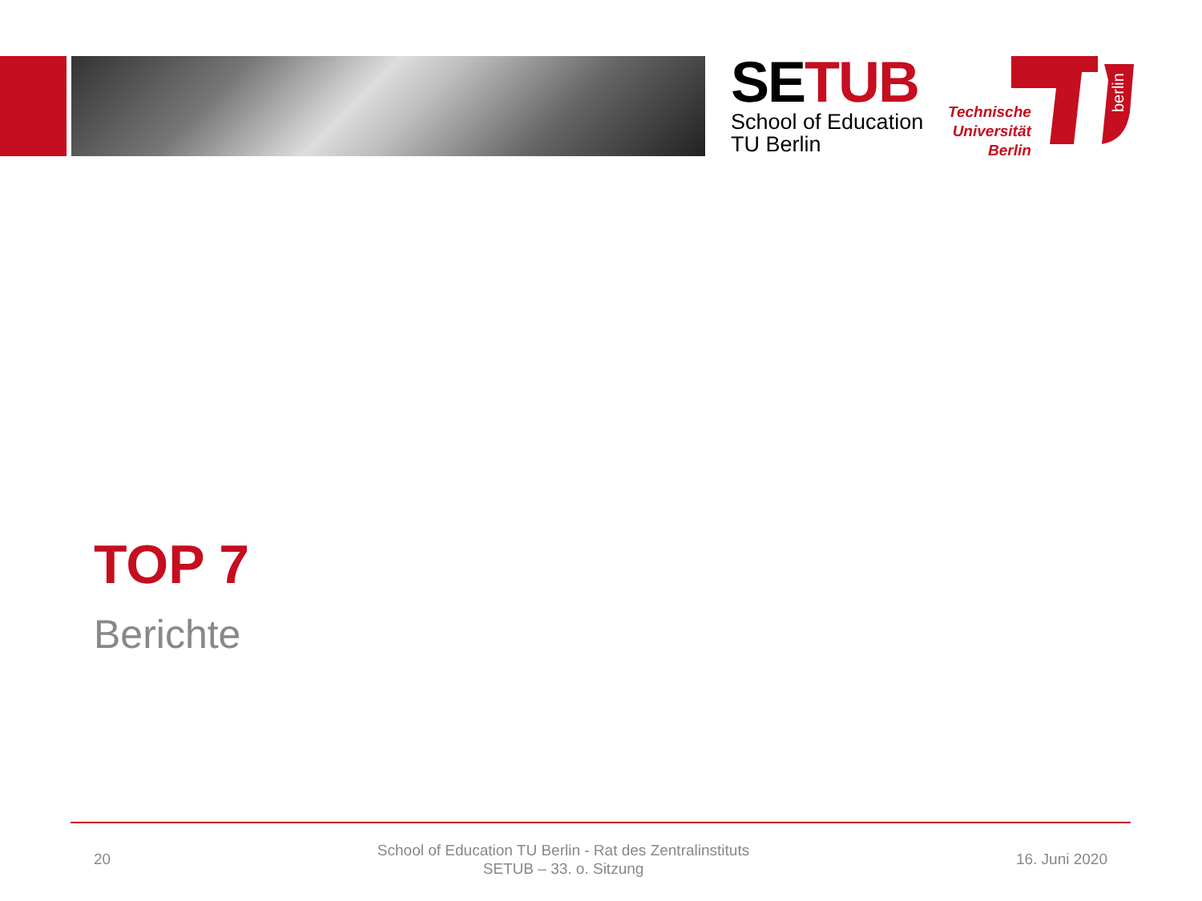SETUB
School of Education
TU Berlin
Technische
Universität
Berlin
berlin
TOP 7
Berichte
20
School of Education TU Berlin - Rat des Zentralinstituts
SETUB – 33. o. Sitzung
16. Juni 2020